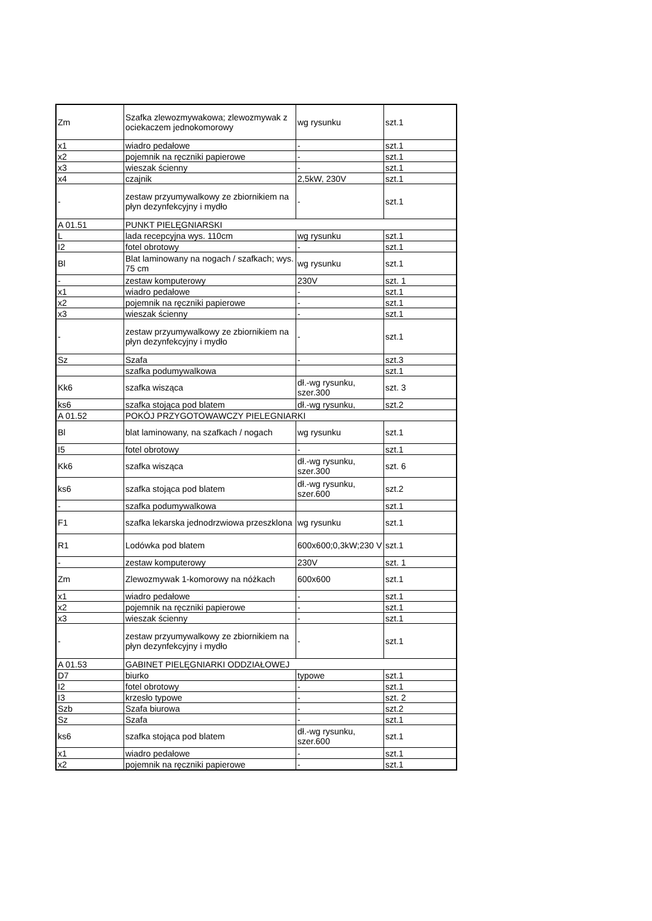| Zm | Szafka zlewozmywakowa; zlewozmywak z ociekaczem jednokomorowy | wg rysunku | szt.1 |
| x1 | wiadro pedałowe | - | szt.1 |
| x2 | pojemnik na ręczniki papierowe | - | szt.1 |
| x3 | wieszak ścienny | - | szt.1 |
| x4 | czajnik | 2,5kW, 230V | szt.1 |
| - | zestaw przyumywalkowy ze zbiornikiem na płyn dezynfekcyjny i mydło | - | szt.1 |
| A 01.51 | PUNKT PIELĘGNIARSKI | | |
| L | lada recepcyjna wys. 110cm | wg rysunku | szt.1 |
| I2 | fotel obrotowy | - | szt.1 |
| Bl | Blat laminowany na nogach / szafkach; wys. 75 cm | wg rysunku | szt.1 |
| - | zestaw komputerowy | 230V | szt. 1 |
| x1 | wiadro pedałowe | - | szt.1 |
| x2 | pojemnik na ręczniki papierowe | - | szt.1 |
| x3 | wieszak ścienny | - | szt.1 |
| - | zestaw przyumywalkowy ze zbiornikiem na płyn dezynfekcyjny i mydło | - | szt.1 |
| Sz | Szafa | - | szt.3 |
| | szafka podumywalkowa | | szt.1 |
| Kk6 | szafka wisząca | dł.-wg rysunku, szer.300 | szt. 3 |
| ks6 | szafka stojąca pod blatem | dł.-wg rysunku, | szt.2 |
| A 01.52 | POKÓJ PRZYGOTOWAWCZY PIELEGNIARKI | | |
| Bl | blat laminowany, na szafkach / nogach | wg rysunku | szt.1 |
| I5 | fotel obrotowy | - | szt.1 |
| Kk6 | szafka wisząca | dł.-wg rysunku, szer.300 | szt. 6 |
| ks6 | szafka stojąca pod blatem | dł.-wg rysunku, szer.600 | szt.2 |
| - | szafka podumywalkowa | | szt.1 |
| F1 | szafka lekarska jednodrzwiowa przeszklona | wg rysunku | szt.1 |
| R1 | Lodówka pod blatem | 600x600;0,3kW;230 V | szt.1 |
| - | zestaw komputerowy | 230V | szt. 1 |
| Zm | Zlewozmywak 1-komorowy na nóżkach | 600x600 | szt.1 |
| x1 | wiadro pedałowe | - | szt.1 |
| x2 | pojemnik na ręczniki papierowe | - | szt.1 |
| x3 | wieszak ścienny | - | szt.1 |
| - | zestaw przyumywalkowy ze zbiornikiem na płyn dezynfekcyjny i mydło | - | szt.1 |
| A 01.53 | GABINET PIELĘGNIARKI ODDZIAŁOWEJ | | |
| D7 | biurko | typowe | szt.1 |
| I2 | fotel obrotowy | - | szt.1 |
| I3 | krzesło typowe | - | szt. 2 |
| Szb | Szafa biurowa | - | szt.2 |
| Sz | Szafa | - | szt.1 |
| ks6 | szafka stojąca pod blatem | dł.-wg rysunku, szer.600 | szt.1 |
| x1 | wiadro pedałowe | - | szt.1 |
| x2 | pojemnik na ręczniki papierowe | - | szt.1 |